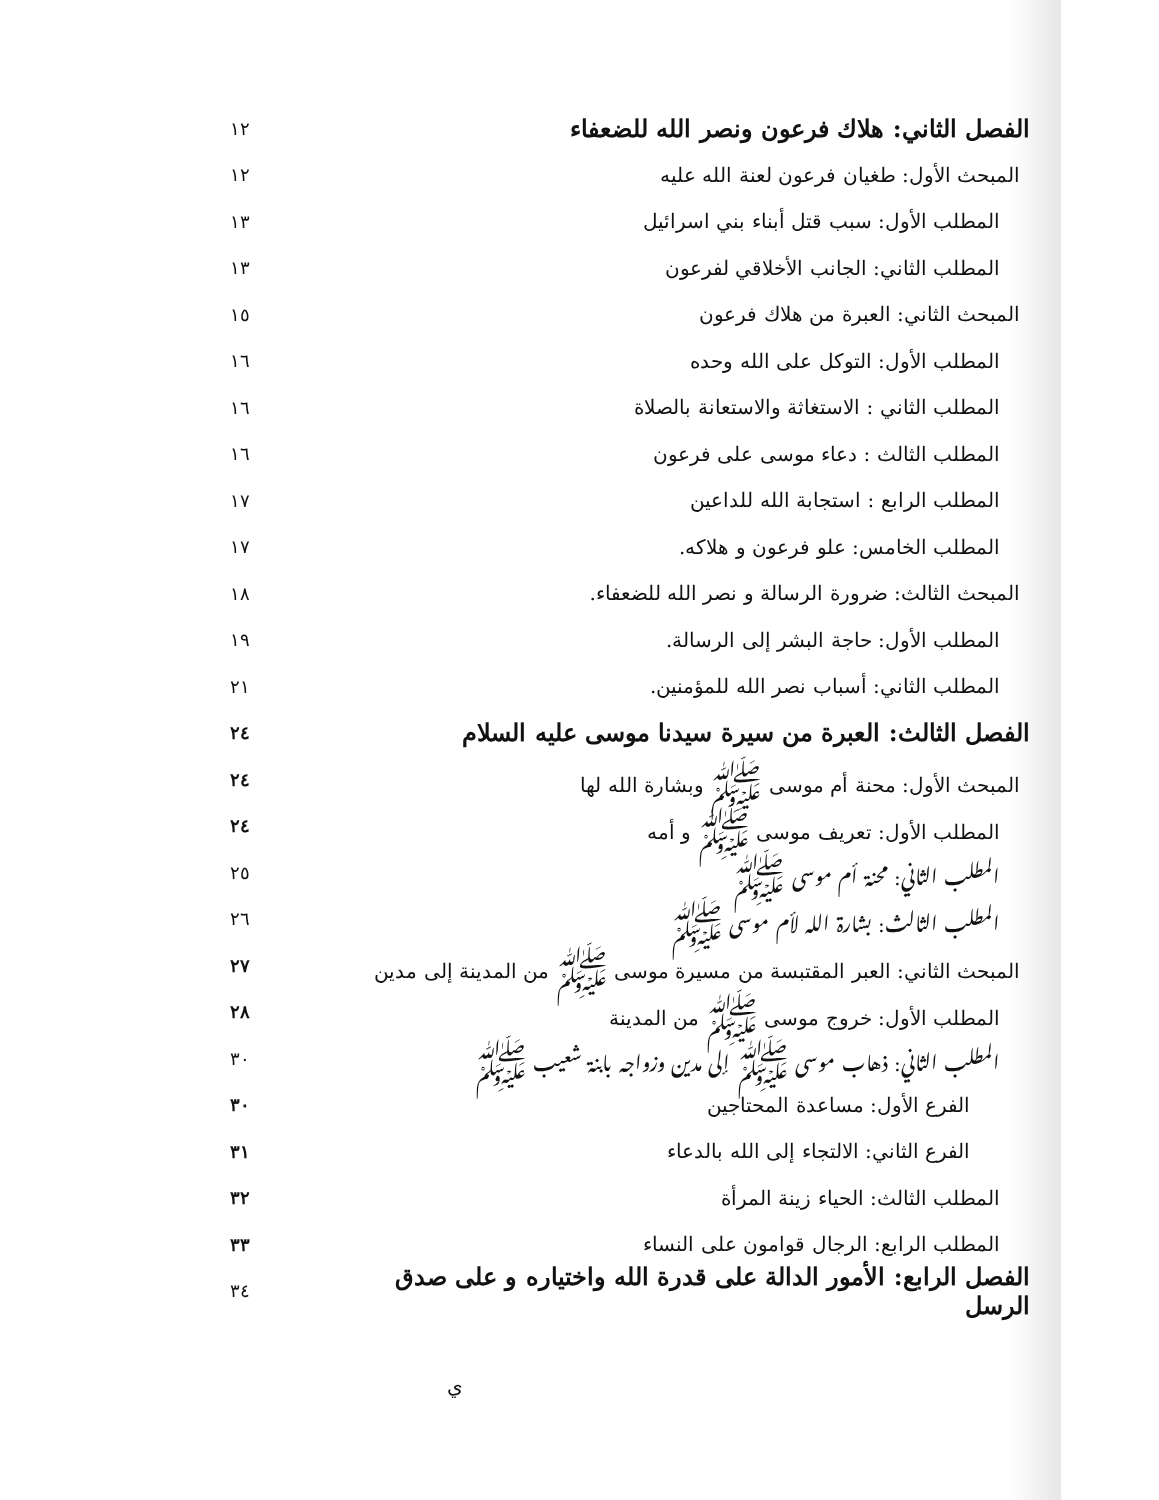الفصل الثاني: هلاك فرعون ونصر الله للضعفاء
١٢
المبحث الأول: طغيان فرعون لعنة الله عليه
١٢
المطلب الأول: سبب قتل أبناء بني اسرائيل
١٣
المطلب الثاني: الجانب الأخلاقي لفرعون
١٣
المبحث الثاني: العبرة من هلاك فرعون
١٥
المطلب الأول: التوكل على الله وحده
١٦
المطلب الثاني : الاستغاثة والاستعانة بالصلاة
١٦
المطلب الثالث : دعاء موسى على فرعون
١٦
المطلب الرابع : استجابة الله للداعين
١٧
المطلب الخامس: علو فرعون و هلاكه.
١٧
المبحث الثالث: ضرورة الرسالة و نصر الله للضعفاء.
١٨
المطلب الأول: حاجة البشر إلى الرسالة.
١٩
المطلب الثاني: أسباب نصر الله للمؤمنين.
٢١
الفصل الثالث: العبرة من سيرة سيدنا موسى عليه السلام
٢٤
المبحث الأول: محنة أم موسى ﷺ وبشارة الله لها
٢٤
المطلب الأول: تعريف موسى ﷺ و أمه
٢٤
المطلب الثاني: محنة أم موسى ﷺ ٢٥
المطلب الثالث: بشارة الله لأم موسى ﷺ
٢٦
المبحث الثاني: العبر المقتبسة من مسيرة موسى ﷺ من المدينة إلى مدين
٢٧
المطلب الأول: خروج موسى ﷺ من المدينة
٢٨
المطلب الثاني: ذهاب موسى ﷺ إلى مدين وزواجه بابنة شعيب ﷺ
٣٠
الفرع الأول: مساعدة المحتاجين ٣٠
الفرع الثاني: الالتجاء إلى الله بالدعاء
٣١
المطلب الثالث: الحياء زينة المرأة
٣٢
المطلب الرابع: الرجال قوامون على النساء
٣٣
الفصل الرابع: الأمور الدالة على قدرة الله واختياره و على صدق الرسل
٣٤
ي